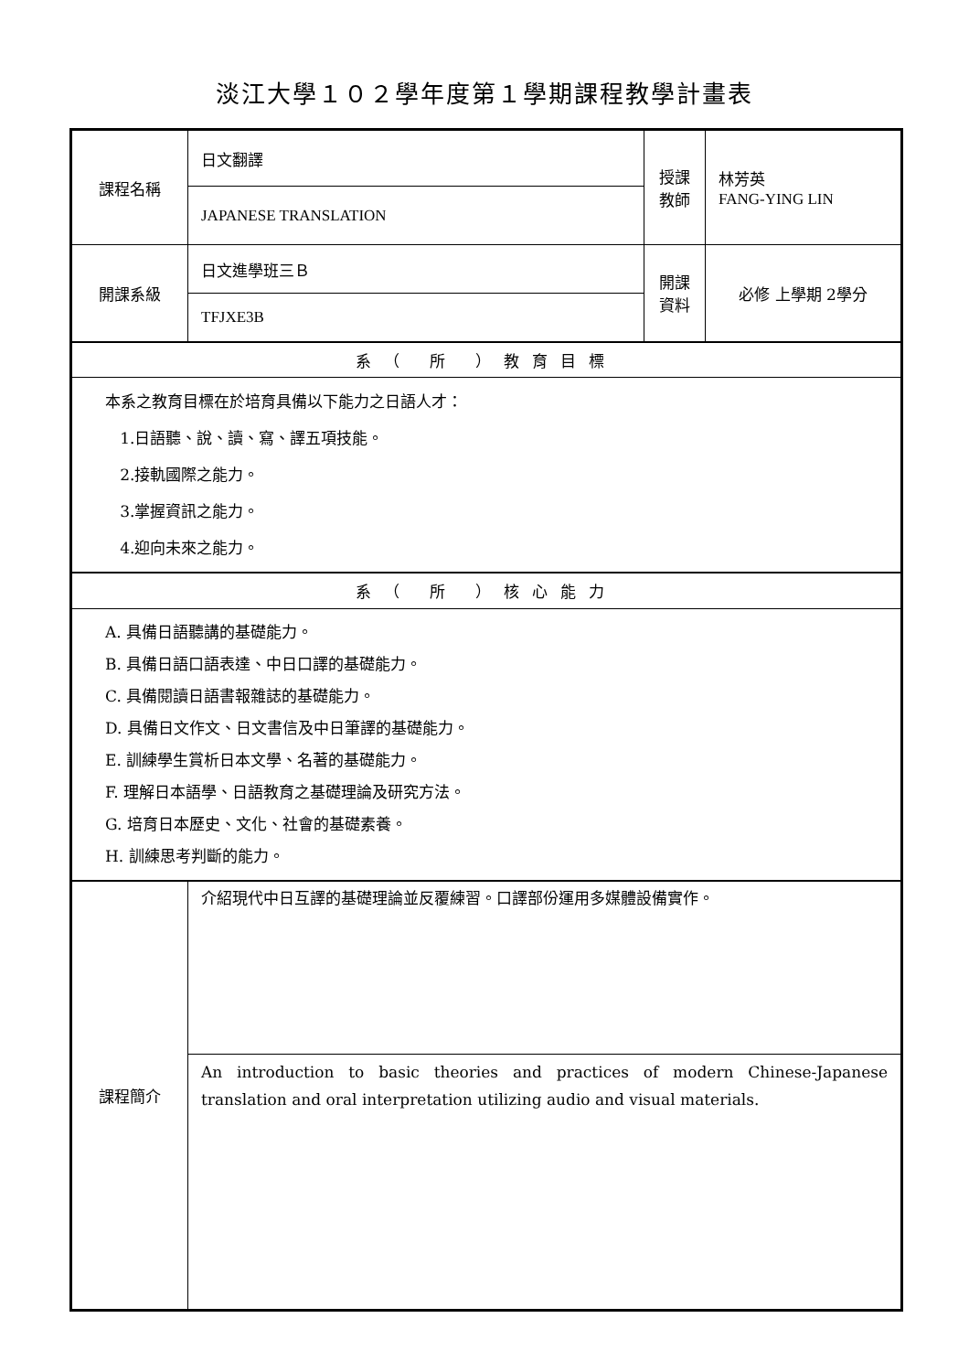淡江大學１０２學年度第１學期課程教學計畫表
| 課程名稱 | 日文翻譯 | 授課 教師 | 林芳英 FANG-YING LIN |
| | JAPANESE TRANSLATION | | |
| 開課系級 | 日文進學班三Ｂ | 開課 資料 | 必修 上學期 2學分 |
| | TFJXE3B | | |
| 系（ 所 ）教育目標 | | | |
| 本系之教育目標在於培育具備以下能力之日語人才： 1.日語聽、說、讀、寫、譯五項技能。 2.接軌國際之能力。 3.掌握資訊之能力。 4.迎向未來之能力。 | | | |
| 系（ 所 ）核心能力 | | | |
| A. 具備日語聽講的基礎能力。 B. 具備日語口語表達、中日口譯的基礎能力。 C. 具備閱讀日語書報雜誌的基礎能力。 D. 具備日文作文、日文書信及中日筆譯的基礎能力。 E. 訓練學生賞析日本文學、名著的基礎能力。 F. 理解日本語學、日語教育之基礎理論及研究方法。 G. 培育日本歷史、文化、社會的基礎素養。 H. 訓練思考判斷的能力。 | | | |
| 課程簡介 | 介紹現代中日互譯的基礎理論並反覆練習。口譯部份運用多媒體設備實作。 | | |
| | An introduction to basic theories and practices of modern Chinese-Japanese translation and oral interpretation utilizing audio and visual materials. | | |